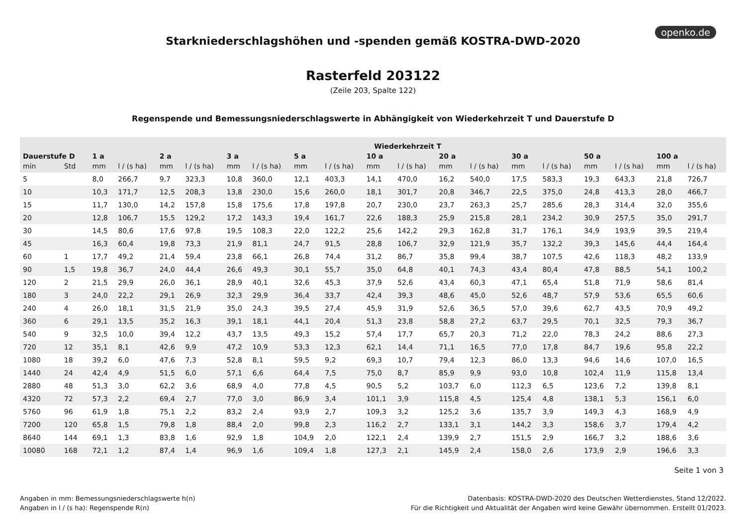openko.de
Starkniederschlagshöhen und -spenden gemäß KOSTRA-DWD-2020
Rasterfeld 203122
(Zeile 203, Spalte 122)
Regenspende und Bemessungsniederschlagswerte in Abhängigkeit von Wiederkehrzeit T und Dauerstufe D
| | | Wiederkehrzeit T | | | | | | | | | | | | | | | | | |
| --- | --- | --- | --- | --- | --- | --- | --- | --- | --- | --- | --- | --- | --- | --- | --- | --- | --- | --- | --- |
| Dauerstufe D | | 1 a | | 2 a | | 3 a | | 5 a | | 10 a | | 20 a | | 30 a | | 50 a | | 100 a | |
| min | Std | mm | l / (s ha) | mm | l / (s ha) | mm | l / (s ha) | mm | l / (s ha) | mm | l / (s ha) | mm | l / (s ha) | mm | l / (s ha) | mm | l / (s ha) | mm | l / (s ha) |
| 5 | | 8,0 | 266,7 | 9,7 | 323,3 | 10,8 | 360,0 | 12,1 | 403,3 | 14,1 | 470,0 | 16,2 | 540,0 | 17,5 | 583,3 | 19,3 | 643,3 | 21,8 | 726,7 |
| 10 | | 10,3 | 171,7 | 12,5 | 208,3 | 13,8 | 230,0 | 15,6 | 260,0 | 18,1 | 301,7 | 20,8 | 346,7 | 22,5 | 375,0 | 24,8 | 413,3 | 28,0 | 466,7 |
| 15 | | 11,7 | 130,0 | 14,2 | 157,8 | 15,8 | 175,6 | 17,8 | 197,8 | 20,7 | 230,0 | 23,7 | 263,3 | 25,7 | 285,6 | 28,3 | 314,4 | 32,0 | 355,6 |
| 20 | | 12,8 | 106,7 | 15,5 | 129,2 | 17,2 | 143,3 | 19,4 | 161,7 | 22,6 | 188,3 | 25,9 | 215,8 | 28,1 | 234,2 | 30,9 | 257,5 | 35,0 | 291,7 |
| 30 | | 14,5 | 80,6 | 17,6 | 97,8 | 19,5 | 108,3 | 22,0 | 122,2 | 25,6 | 142,2 | 29,3 | 162,8 | 31,7 | 176,1 | 34,9 | 193,9 | 39,5 | 219,4 |
| 45 | | 16,3 | 60,4 | 19,8 | 73,3 | 21,9 | 81,1 | 24,7 | 91,5 | 28,8 | 106,7 | 32,9 | 121,9 | 35,7 | 132,2 | 39,3 | 145,6 | 44,4 | 164,4 |
| 60 | 1 | 17,7 | 49,2 | 21,4 | 59,4 | 23,8 | 66,1 | 26,8 | 74,4 | 31,2 | 86,7 | 35,8 | 99,4 | 38,7 | 107,5 | 42,6 | 118,3 | 48,2 | 133,9 |
| 90 | 1,5 | 19,8 | 36,7 | 24,0 | 44,4 | 26,6 | 49,3 | 30,1 | 55,7 | 35,0 | 64,8 | 40,1 | 74,3 | 43,4 | 80,4 | 47,8 | 88,5 | 54,1 | 100,2 |
| 120 | 2 | 21,5 | 29,9 | 26,0 | 36,1 | 28,9 | 40,1 | 32,6 | 45,3 | 37,9 | 52,6 | 43,4 | 60,3 | 47,1 | 65,4 | 51,8 | 71,9 | 58,6 | 81,4 |
| 180 | 3 | 24,0 | 22,2 | 29,1 | 26,9 | 32,3 | 29,9 | 36,4 | 33,7 | 42,4 | 39,3 | 48,6 | 45,0 | 52,6 | 48,7 | 57,9 | 53,6 | 65,5 | 60,6 |
| 240 | 4 | 26,0 | 18,1 | 31,5 | 21,9 | 35,0 | 24,3 | 39,5 | 27,4 | 45,9 | 31,9 | 52,6 | 36,5 | 57,0 | 39,6 | 62,7 | 43,5 | 70,9 | 49,2 |
| 360 | 6 | 29,1 | 13,5 | 35,2 | 16,3 | 39,1 | 18,1 | 44,1 | 20,4 | 51,3 | 23,8 | 58,8 | 27,2 | 63,7 | 29,5 | 70,1 | 32,5 | 79,3 | 36,7 |
| 540 | 9 | 32,5 | 10,0 | 39,4 | 12,2 | 43,7 | 13,5 | 49,3 | 15,2 | 57,4 | 17,7 | 65,7 | 20,3 | 71,2 | 22,0 | 78,3 | 24,2 | 88,6 | 27,3 |
| 720 | 12 | 35,1 | 8,1 | 42,6 | 9,9 | 47,2 | 10,9 | 53,3 | 12,3 | 62,1 | 14,4 | 71,1 | 16,5 | 77,0 | 17,8 | 84,7 | 19,6 | 95,8 | 22,2 |
| 1080 | 18 | 39,2 | 6,0 | 47,6 | 7,3 | 52,8 | 8,1 | 59,5 | 9,2 | 69,3 | 10,7 | 79,4 | 12,3 | 86,0 | 13,3 | 94,6 | 14,6 | 107,0 | 16,5 |
| 1440 | 24 | 42,4 | 4,9 | 51,5 | 6,0 | 57,1 | 6,6 | 64,4 | 7,5 | 75,0 | 8,7 | 85,9 | 9,9 | 93,0 | 10,8 | 102,4 | 11,9 | 115,8 | 13,4 |
| 2880 | 48 | 51,3 | 3,0 | 62,2 | 3,6 | 68,9 | 4,0 | 77,8 | 4,5 | 90,5 | 5,2 | 103,7 | 6,0 | 112,3 | 6,5 | 123,6 | 7,2 | 139,8 | 8,1 |
| 4320 | 72 | 57,3 | 2,2 | 69,4 | 2,7 | 77,0 | 3,0 | 86,9 | 3,4 | 101,1 | 3,9 | 115,8 | 4,5 | 125,4 | 4,8 | 138,1 | 5,3 | 156,1 | 6,0 |
| 5760 | 96 | 61,9 | 1,8 | 75,1 | 2,2 | 83,2 | 2,4 | 93,9 | 2,7 | 109,3 | 3,2 | 125,2 | 3,6 | 135,7 | 3,9 | 149,3 | 4,3 | 168,9 | 4,9 |
| 7200 | 120 | 65,8 | 1,5 | 79,8 | 1,8 | 88,4 | 2,0 | 99,8 | 2,3 | 116,2 | 2,7 | 133,1 | 3,1 | 144,2 | 3,3 | 158,6 | 3,7 | 179,4 | 4,2 |
| 8640 | 144 | 69,1 | 1,3 | 83,8 | 1,6 | 92,9 | 1,8 | 104,9 | 2,0 | 122,1 | 2,4 | 139,9 | 2,7 | 151,5 | 2,9 | 166,7 | 3,2 | 188,6 | 3,6 |
| 10080 | 168 | 72,1 | 1,2 | 87,4 | 1,4 | 96,9 | 1,6 | 109,4 | 1,8 | 127,3 | 2,1 | 145,9 | 2,4 | 158,0 | 2,6 | 173,9 | 2,9 | 196,6 | 3,3 |
Seite 1 von 3
Angaben in mm: Bemessungsniederschlagswerte h(n)
Angaben in l / (s ha): Regenspende R(n)
Datenbasis: KOSTRA-DWD-2020 des Deutschen Wetterdienstes, Stand 12/2022.
Für die Richtigkeit und Aktualität der Angaben wird keine Gewähr übernommen. Erstellt 01/2023.